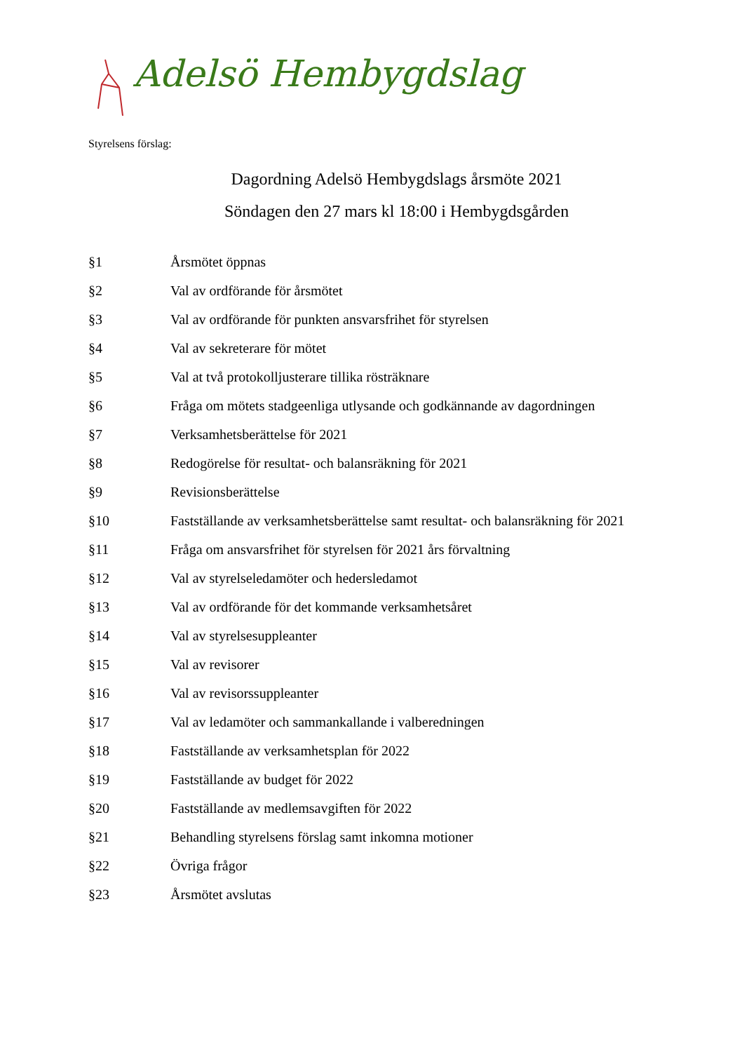Adelsö Hembygdslag
Styrelsens förslag:
Dagordning Adelsö Hembygdslags årsmöte 2021
Söndagen den 27 mars kl 18:00 i Hembygdsgården
§1 Årsmötet öppnas
§2 Val av ordförande för årsmötet
§3 Val av ordförande för punkten ansvarsfrihet för styrelsen
§4 Val av sekreterare för mötet
§5 Val at två protokolljusterare tillika rösträknare
§6 Fråga om mötets stadgeenliga utlysande och godkännande av dagordningen
§7 Verksamhetsberättelse för 2021
§8 Redogörelse för resultat- och balansräkning för 2021
§9 Revisionsberättelse
§10 Fastställande av verksamhetsberättelse samt resultat- och balansräkning för 2021
§11 Fråga om ansvarsfrihet för styrelsen för 2021 års förvaltning
§12 Val av styrelseledamöter och hedersledamot
§13 Val av ordförande för det kommande verksamhetsåret
§14 Val av styrelsesuppleanter
§15 Val av revisorer
§16 Val av revisorssuppleanter
§17 Val av ledamöter och sammankallande i valberedningen
§18 Fastställande av verksamhetsplan för 2022
§19 Fastställande av budget för 2022
§20 Fastställande av medlemsavgiften för 2022
§21 Behandling styrelsens förslag samt inkomna motioner
§22 Övriga frågor
§23 Årsmötet avslutas